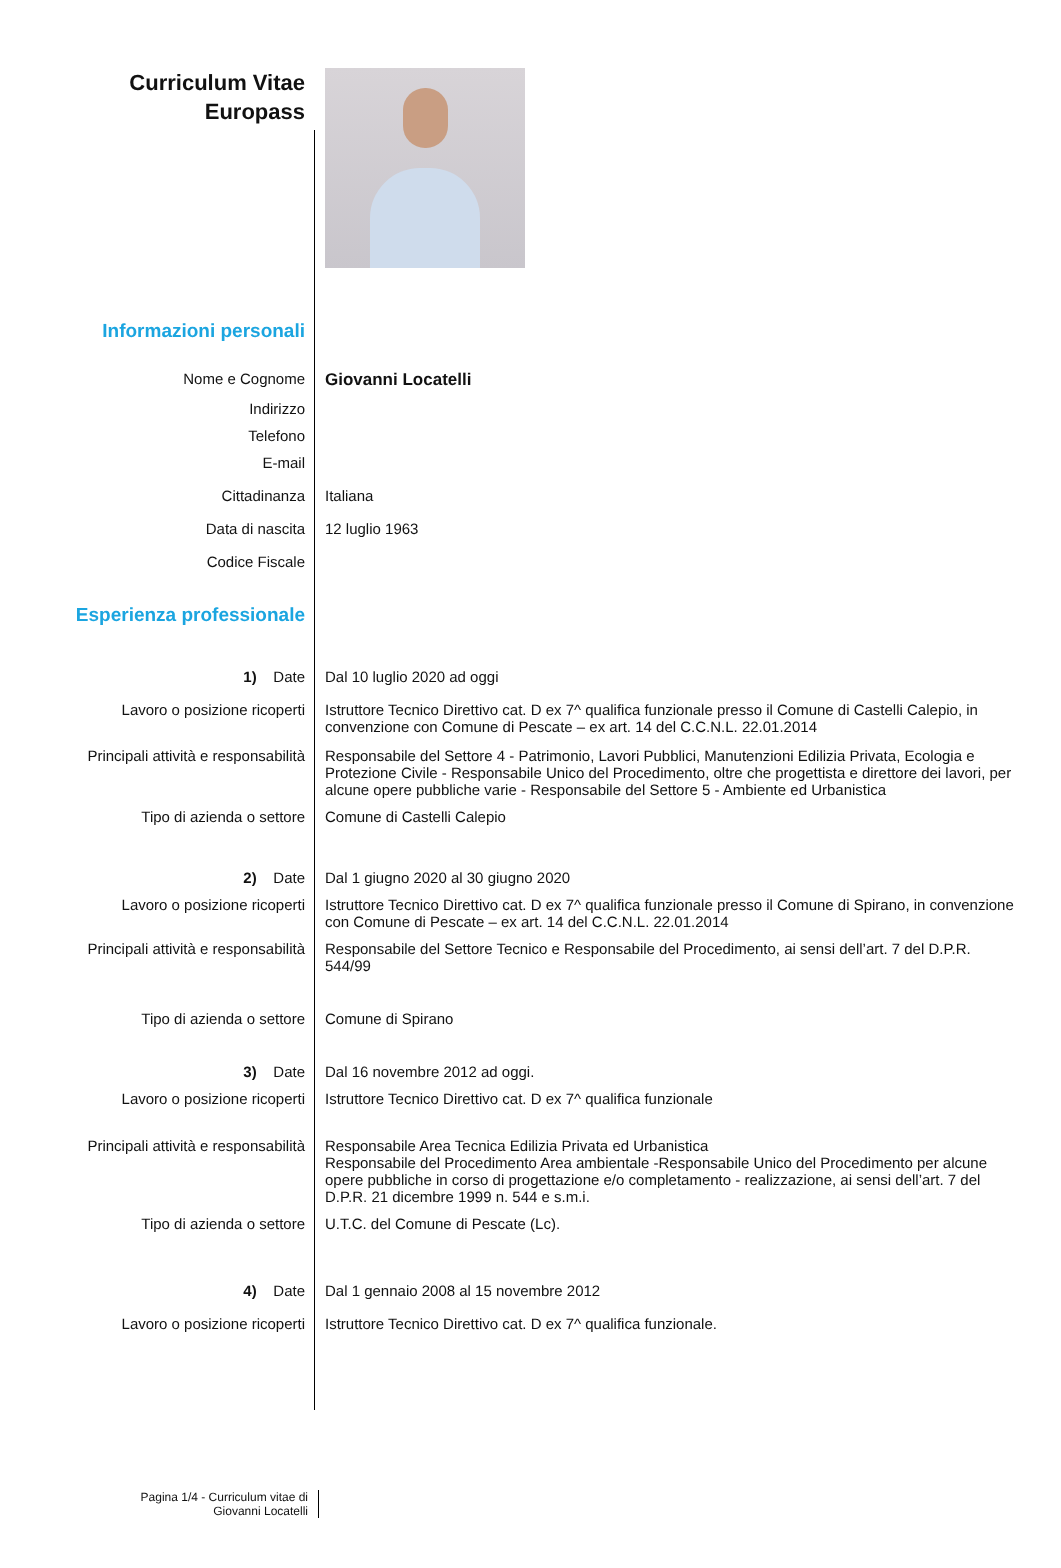Curriculum Vitae
Europass
Informazioni personali
Nome e Cognome Giovanni Locatelli
Indirizzo
Telefono
E-mail
Cittadinanza Italiana
Data di nascita 12 luglio 1963
Codice Fiscale
Esperienza professionale
1) Date Dal 10 luglio 2020 ad oggi
Lavoro o posizione ricoperti
Istruttore Tecnico Direttivo cat. D ex 7^ qualifica funzionale presso il Comune di Castelli Calepio, in convenzione con Comune di Pescate – ex art. 14 del C.C.N.L. 22.01.2014
Principali attività e responsabilità
Responsabile del Settore 4 - Patrimonio, Lavori Pubblici, Manutenzioni Edilizia Privata, Ecologia e Protezione Civile - Responsabile Unico del Procedimento, oltre che progettista e direttore dei lavori, per alcune opere pubbliche varie - Responsabile del Settore 5 - Ambiente ed Urbanistica
Tipo di azienda o settore Comune di Castelli Calepio
2) Date Dal 1 giugno 2020 al 30 giugno 2020
Lavoro o posizione ricoperti
Istruttore Tecnico Direttivo cat. D ex 7^ qualifica funzionale presso il Comune di Spirano, in convenzione con Comune di Pescate – ex art. 14 del C.C.N.L. 22.01.2014
Principali attività e responsabilità
Responsabile del Settore Tecnico e Responsabile del Procedimento, ai sensi dell’art. 7 del D.P.R. 544/99
Tipo di azienda o settore Comune di Spirano
3) Date Dal 16 novembre 2012 ad oggi.
Lavoro o posizione ricoperti
Istruttore Tecnico Direttivo cat. D ex 7^ qualifica funzionale
Principali attività e responsabilità
Responsabile Area Tecnica Edilizia Privata ed Urbanistica
Responsabile del Procedimento Area ambientale -Responsabile Unico del Procedimento per alcune opere pubbliche in corso di progettazione e/o completamento - realizzazione, ai sensi dell’art. 7 del D.P.R. 21 dicembre 1999 n. 544 e s.m.i.
Tipo di azienda o settore U.T.C. del Comune di Pescate (Lc).
4) Date Dal 1 gennaio 2008 al 15 novembre 2012
Lavoro o posizione ricoperti
Istruttore Tecnico Direttivo cat. D ex 7^ qualifica funzionale.
Pagina 1/4 - Curriculum vitae di
Giovanni Locatelli